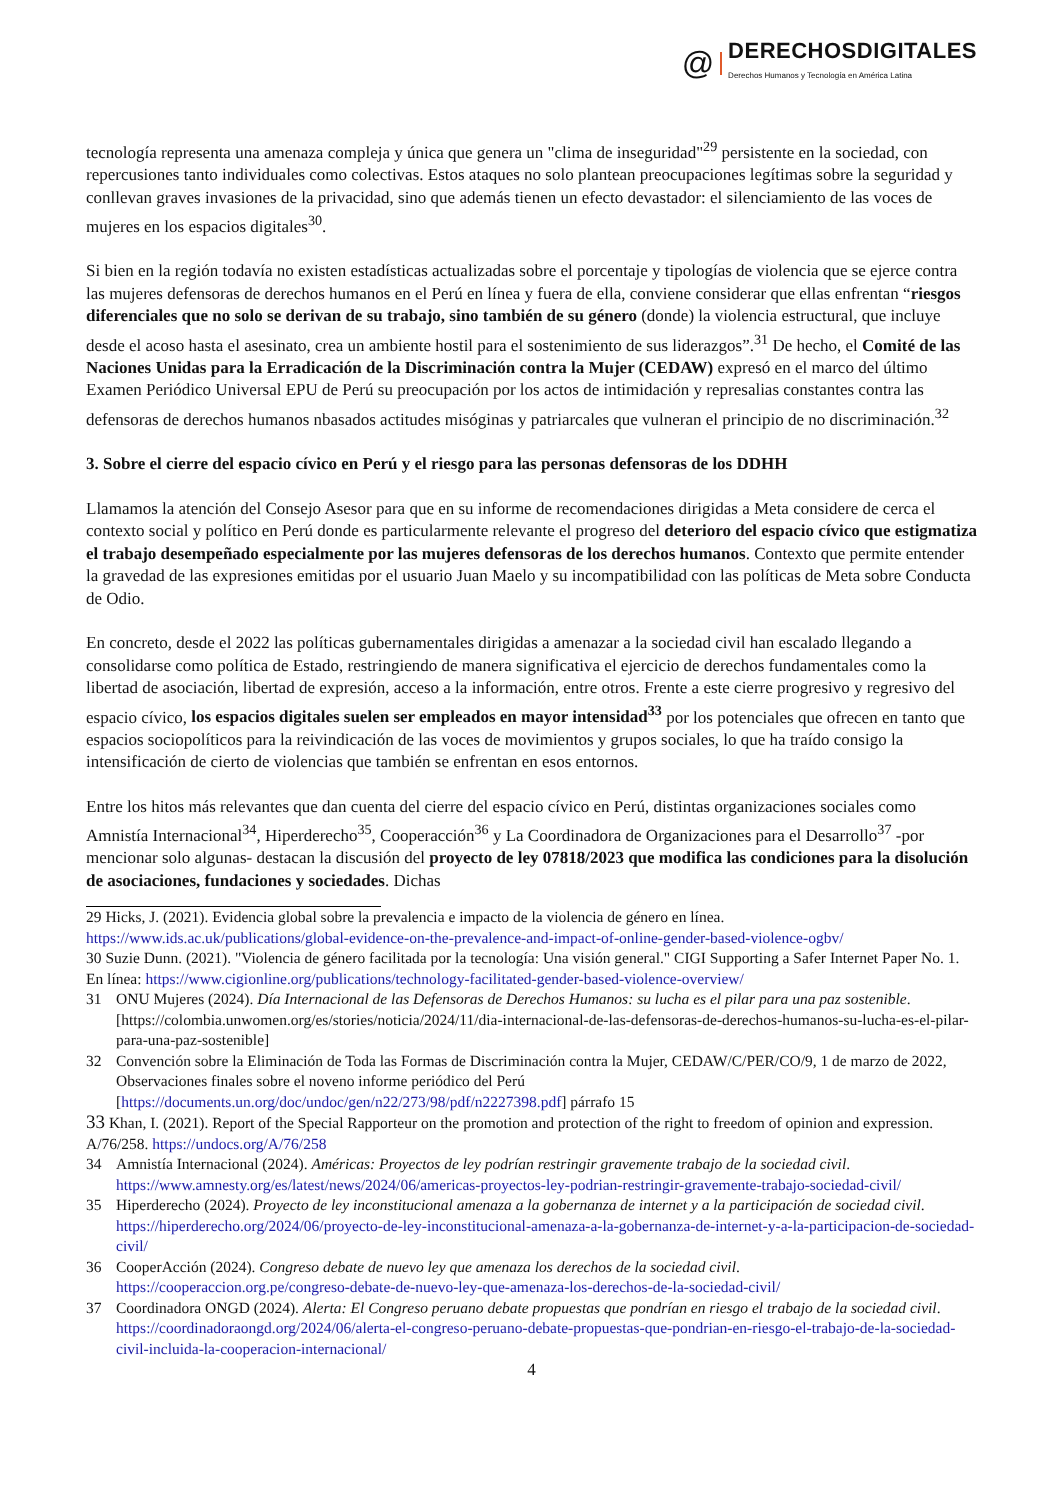@
DERECHOSDIGITALES
Derechos Humanos y Tecnología en América Latina
tecnología representa una amenaza compleja y única que genera un "clima de inseguridad"<sup>29</sup> persistente en la sociedad, con repercusiones tanto individuales como colectivas. Estos ataques no solo plantean preocupaciones legítimas sobre la seguridad y conllevan graves invasiones de la privacidad, sino que además tienen un efecto devastador: el silenciamiento de las voces de mujeres en los espacios digitales<sup>30</sup>.
Si bien en la región todavía no existen estadísticas actualizadas sobre el porcentaje y tipologías de violencia que se ejerce contra las mujeres defensoras de derechos humanos en el Perú en línea y fuera de ella, conviene considerar que ellas enfrentan “riesgos diferenciales que no solo se derivan de su trabajo, sino también de su género (donde) la violencia estructural, que incluye desde el acoso hasta el asesinato, crea un ambiente hostil para el sostenimiento de sus liderazgos”.<sup>31</sup> De hecho, el Comité de las Naciones Unidas para la Erradicación de la Discriminación contra la Mujer (CEDAW) expresó en el marco del último Examen Periódico Universal EPU de Perú su preocupación por los actos de intimidación y represalias constantes contra las defensoras de derechos humanos nbasados actitudes misóginas y patriarcales que vulneran el principio de no discriminación.<sup>32</sup>
3. Sobre el cierre del espacio cívico en Perú y el riesgo para las personas defensoras de los DDHH
Llamamos la atención del Consejo Asesor para que en su informe de recomendaciones dirigidas a Meta considere de cerca el contexto social y político en Perú donde es particularmente relevante el progreso del deterioro del espacio cívico que estigmatiza el trabajo desempeñado especialmente por las mujeres defensoras de los derechos humanos. Contexto que permite entender la gravedad de las expresiones emitidas por el usuario Juan Maelo y su incompatibilidad con las políticas de Meta sobre Conducta de Odio.
En concreto, desde el 2022 las políticas gubernamentales dirigidas a amenazar a la sociedad civil han escalado llegando a consolidarse como política de Estado, restringiendo de manera significativa el ejercicio de derechos fundamentales como la libertad de asociación, libertad de expresión, acceso a la información, entre otros. Frente a este cierre progresivo y regresivo del espacio cívico, los espacios digitales suelen ser empleados en mayor intensidad<sup>33</sup> por los potenciales que ofrecen en tanto que espacios sociopolíticos para la reivindicación de las voces de movimientos y grupos sociales, lo que ha traído consigo la intensificación de cierto de violencias que también se enfrentan en esos entornos.
Entre los hitos más relevantes que dan cuenta del cierre del espacio cívico en Perú, distintas organizaciones sociales como Amnistía Internacional<sup>34</sup>, Hiperderecho<sup>35</sup>, Cooperacción<sup>36</sup> y La Coordinadora de Organizaciones para el Desarrollo<sup>37</sup> -por mencionar solo algunas- destacan la discusión del proyecto de ley 07818/2023 que modifica las condiciones para la disolución de asociaciones, fundaciones y sociedades. Dichas
29 Hicks, J. (2021). Evidencia global sobre la prevalencia e impacto de la violencia de género en línea. https://www.ids.ac.uk/publications/global-evidence-on-the-prevalence-and-impact-of-online-gender-based-violence-ogbv/
30 Suzie Dunn. (2021). "Violencia de género facilitada por la tecnología: Una visión general." CIGI Supporting a Safer Internet Paper No. 1. En línea: https://www.cigionline.org/publications/technology-facilitated-gender-based-violence-overview/
31 ONU Mujeres (2024). Día Internacional de las Defensoras de Derechos Humanos: su lucha es el pilar para una paz sostenible. [https://colombia.unwomen.org/es/stories/noticia/2024/11/dia-internacional-de-las-defensoras-de-derechos-humanos-su-lucha-es-el-pilar-para-una-paz-sostenible]
32 Convención sobre la Eliminación de Toda las Formas de Discriminación contra la Mujer, CEDAW/C/PER/CO/9, 1 de marzo de 2022, Observaciones finales sobre el noveno informe periódico del Perú [https://documents.un.org/doc/undoc/gen/n22/273/98/pdf/n2227398.pdf] párrafo 15
33 Khan, I. (2021). Report of the Special Rapporteur on the promotion and protection of the right to freedom of opinion and expression. A/76/258. https://undocs.org/A/76/258
34 Amnistía Internacional (2024). Américas: Proyectos de ley podrían restringir gravemente trabajo de la sociedad civil. https://www.amnesty.org/es/latest/news/2024/06/americas-proyectos-ley-podrian-restringir-gravemente-trabajo-sociedad-civil/
35 Hiperderecho (2024). Proyecto de ley inconstitucional amenaza a la gobernanza de internet y a la participación de sociedad civil. https://hiperderecho.org/2024/06/proyecto-de-ley-inconstitucional-amenaza-a-la-gobernanza-de-internet-y-a-la-participacion-de-sociedad-civil/
36 CooperAcción (2024). Congreso debate de nuevo ley que amenaza los derechos de la sociedad civil. https://cooperaccion.org.pe/congreso-debate-de-nuevo-ley-que-amenaza-los-derechos-de-la-sociedad-civil/
37 Coordinadora ONGD (2024). Alerta: El Congreso peruano debate propuestas que pondrían en riesgo el trabajo de la sociedad civil. https://coordinadoraongd.org/2024/06/alerta-el-congreso-peruano-debate-propuestas-que-pondrian-en-riesgo-el-trabajo-de-la-sociedad-civil-incluida-la-cooperacion-internacional/
4